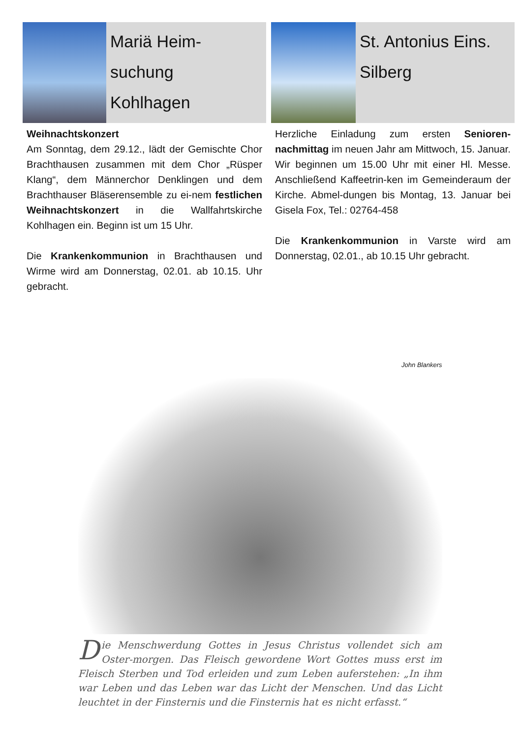Mariä Heim-
suchung
Kohlhagen
Weihnachtskonzert
Am Sonntag, dem 29.12., lädt der Gemischte Chor Brachthausen zusammen mit dem Chor „Rüsper Klang“, dem Männerchor Denklingen und dem Brachthauser Bläserensemble zu ei-nem festlichen Weihnachtskonzert in die Wallfahrtskirche Kohlhagen ein. Beginn ist um 15 Uhr.
Die Krankenkommunion in Brachthausen und Wirme wird am Donnerstag, 02.01. ab 10.15. Uhr gebracht.
St. Antonius Eins.
Silberg
Herzliche Einladung zum ersten Senioren-nachmittag im neuen Jahr am Mittwoch, 15. Januar. Wir beginnen um 15.00 Uhr mit einer Hl. Messe. Anschließend Kaffeetrin-ken im Gemeinderaum der Kirche. Abmel-dungen bis Montag, 13. Januar bei Gisela Fox, Tel.: 02764-458
Die Krankenkommunion in Varste wird am Donnerstag, 02.01., ab 10.15 Uhr gebracht.
John Blankers
Die Menschwerdung Gottes in Jesus Christus vollendet sich am Oster-morgen. Das Fleisch gewordene Wort Gottes muss erst im Fleisch Sterben und Tod erleiden und zum Leben auferstehen: „In ihm war Leben und das Leben war das Licht der Menschen. Und das Licht leuchtet in der Finsternis und die Finsternis hat es nicht erfasst.“